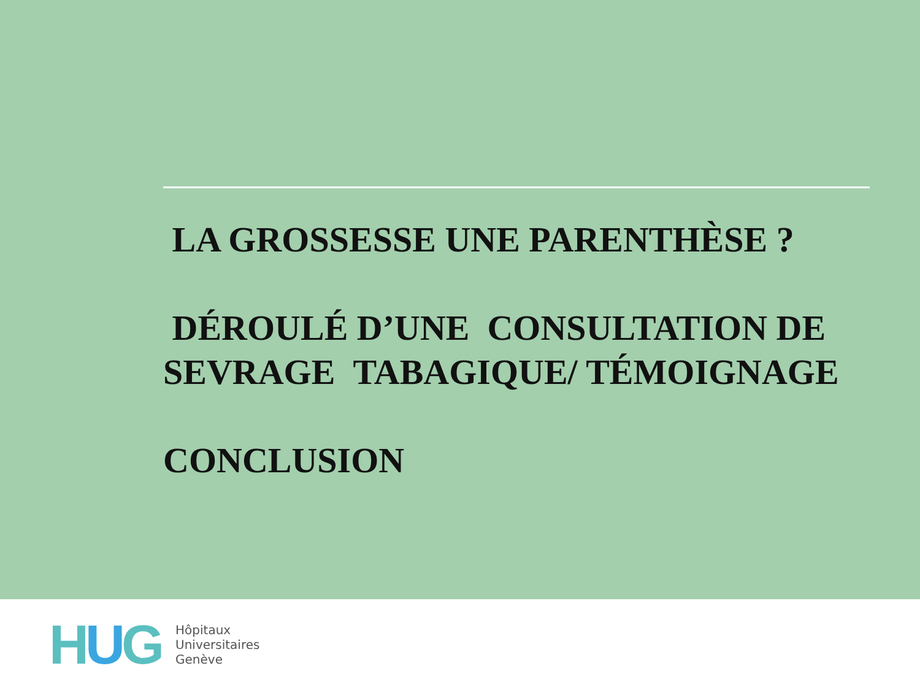LA GROSSESSE UNE PARENTHÈSE ?
DÉROULÉ D’UNE CONSULTATION DE SEVRAGE TABAGIQUE/ TÉMOIGNAGE
CONCLUSION
HUG
Hôpitaux
Universitaires
Genève